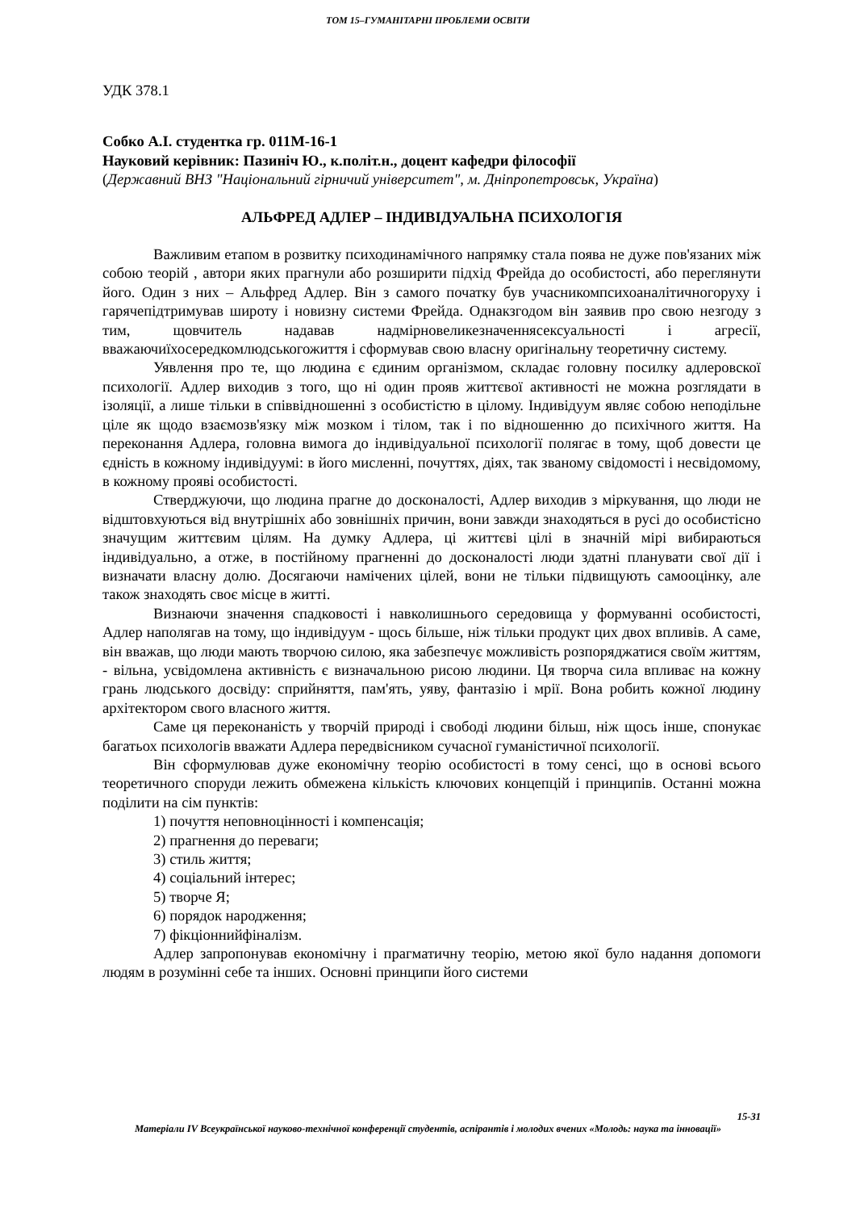ТОМ 15–ГУМАНІТАРНІ ПРОБЛЕМИ ОСВІТИ
УДК 378.1
Собко А.І. студентка гр. 011М-16-1
Науковий керівник: Пазиніч Ю., к.політ.н., доцент кафедри філософії
(Державний ВНЗ "Національний гірничий університет", м. Дніпропетровськ, Україна)
АЛЬФРЕД АДЛЕР – ІНДИВІДУАЛЬНА ПСИХОЛОГІЯ
Важливим етапом в розвитку психодинамічного напрямку стала поява не дуже пов'язаних між собою теорій , автори яких прагнули або розширити підхід Фрейда до особистості, або переглянути його. Один з них – Альфред Адлер. Він з самого початку був учасникомпсихоаналітичногоруху і гарячепідтримував широту і новизну системи Фрейда. Однакзгодом він заявив про свою незгоду з тим, щовчитель надавав надмірновеликезначеннясексуальності і агресії, вважаючиїхосередкомлюдськогожиття і сформував свою власну оригінальну теоретичну систему.
Уявлення про те, що людина є єдиним організмом, складає головну посилку адлеровскої психології. Адлер виходив з того, що ні один прояв життєвої активності не можна розглядати в ізоляції, а лише тільки в співвідношенні з особистістю в цілому. Індивідуум являє собою неподільне ціле як щодо взаємозв'язку між мозком і тілом, так і по відношенню до психічного життя. На переконання Адлера, головна вимога до індивідуальної психології полягає в тому, щоб довести це єдність в кожному індивідуумі: в його мисленні, почуттях, діях, так званому свідомості і несвідомому, в кожному прояві особистості.
Стверджуючи, що людина прагне до досконалості, Адлер виходив з міркування, що люди не відштовхуються від внутрішніх або зовнішніх причин, вони завжди знаходяться в русі до особистісно значущим життєвим цілям. На думку Адлера, ці життєві цілі в значній мірі вибираються індивідуально, а отже, в постійному прагненні до досконалості люди здатні планувати свої дії і визначати власну долю. Досягаючи намічених цілей, вони не тільки підвищують самооцінку, але також знаходять своє місце в житті.
Визнаючи значення спадковості і навколишнього середовища у формуванні особистості, Адлер наполягав на тому, що індивідуум - щось більше, ніж тільки продукт цих двох впливів. А саме, він вважав, що люди мають творчою силою, яка забезпечує можливість розпоряджатися своїм життям, - вільна, усвідомлена активність є визначальною рисою людини. Ця творча сила впливає на кожну грань людського досвіду: сприйняття, пам'ять, уяву, фантазію і мрії. Вона робить кожної людину архітектором свого власного життя.
Саме ця переконаність у творчій природі і свободі людини більш, ніж щось інше, спонукає багатьох психологів вважати Адлера передвісником сучасної гуманістичної психології.
Він сформулював дуже економічну теорію особистості в тому сенсі, що в основі всього теоретичного споруди лежить обмежена кількість ключових концепцій і принципів. Останні можна поділити на сім пунктів:
1) почуття неповноцінності і компенсація;
2) прагнення до переваги;
3) стиль життя;
4) соціальний інтерес;
5) творче Я;
6) порядок народження;
7) фікціоннийфіналізм.
Адлер запропонував економічну і прагматичну теорію, метою якої було надання допомоги людям в розумінні себе та інших. Основні принципи його системи
15-31
Матеріали IV Всеукраїнської науково-технічної конференції студентів, аспірантів і молодих вчених «Молодь: наука та інновації»